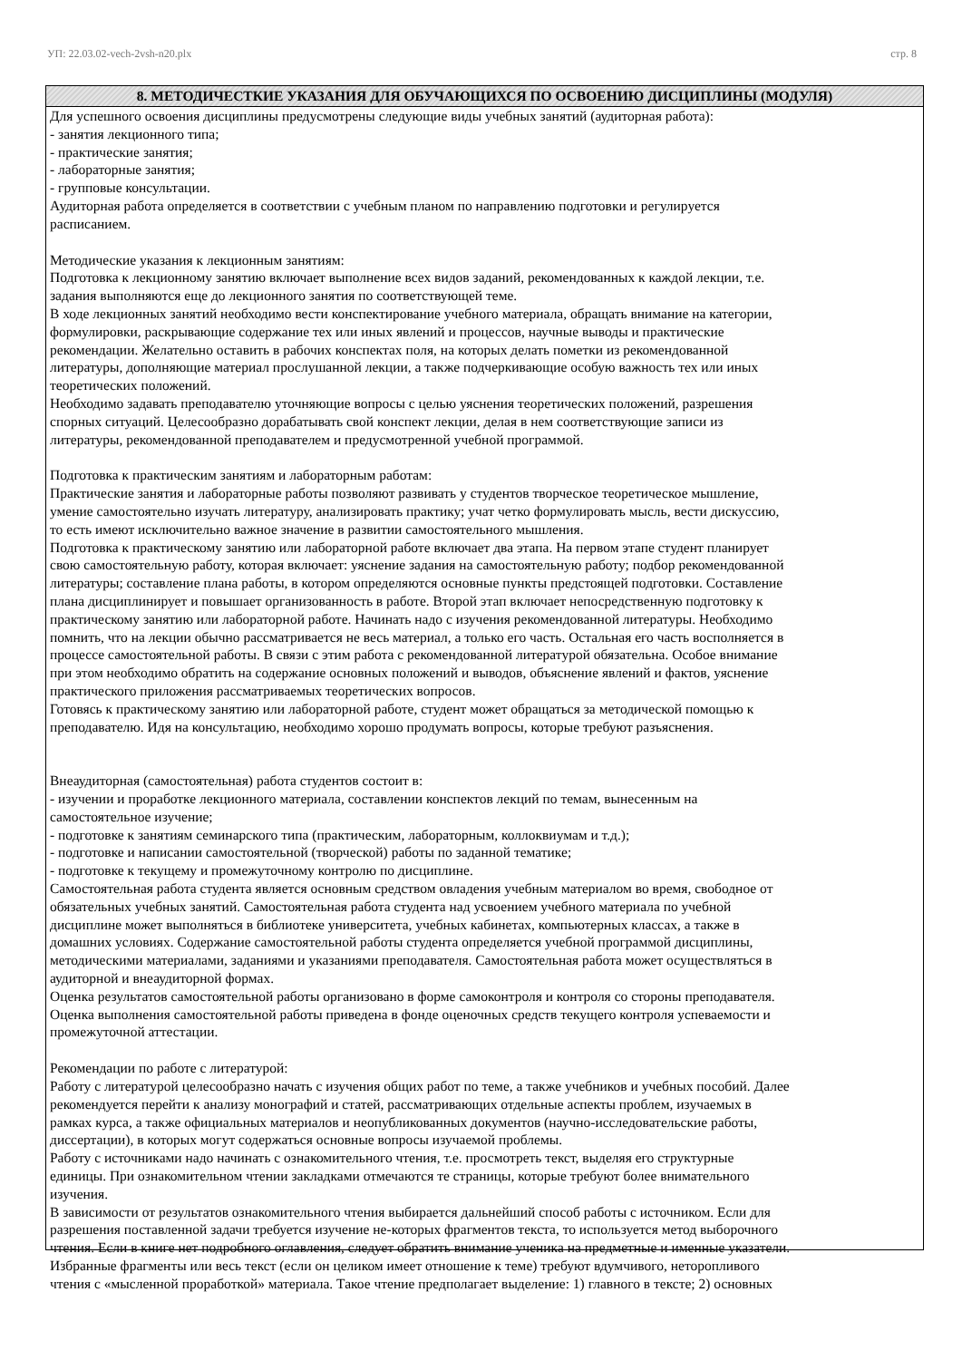УП: 22.03.02-vech-2vsh-n20.plx стр. 8
8. МЕТОДИЧЕСТКИЕ УКАЗАНИЯ ДЛЯ ОБУЧАЮЩИХСЯ ПО ОСВОЕНИЮ ДИСЦИПЛИНЫ (МОДУЛЯ)
Для успешного освоения дисциплины предусмотрены следующие виды учебных занятий (аудиторная работа):
- занятия лекционного типа;
- практические занятия;
- лабораторные занятия;
- групповые консультации.
Аудиторная работа определяется в соответствии с учебным планом по направлению подготовки и регулируется
расписанием.
Методические указания к лекционным занятиям:
Подготовка к лекционному занятию включает выполнение всех видов заданий, рекомендованных к каждой лекции, т.е.
задания выполняются еще до лекционного занятия по соответствующей теме.
В ходе лекционных занятий необходимо вести конспектирование учебного материала, обращать внимание на категории,
формулировки, раскрывающие содержание тех или иных явлений и процессов, научные выводы и практические
рекомендации. Желательно оставить в рабочих конспектах поля, на которых делать пометки из рекомендованной
литературы, дополняющие материал прослушанной лекции, а также подчеркивающие особую важность тех или иных
теоретических положений.
Необходимо задавать преподавателю уточняющие вопросы с целью уяснения теоретических положений, разрешения
спорных ситуаций. Целесообразно дорабатывать свой конспект лекции, делая в нем соответствующие записи из
литературы, рекомендованной преподавателем и предусмотренной учебной программой.
Подготовка к практическим занятиям и лабораторным работам:
Практические занятия и лабораторные работы позволяют развивать у студентов творческое теоретическое мышление,
умение самостоятельно изучать литературу, анализировать практику; учат четко формулировать мысль, вести дискуссию,
то есть имеют исключительно важное значение в развитии самостоятельного мышления.
Подготовка к практическому занятию или лабораторной работе включает два этапа. На первом этапе студент планирует
свою самостоятельную работу, которая включает: уяснение задания на самостоятельную работу; подбор рекомендованной
литературы; составление плана работы, в котором определяются основные пункты предстоящей подготовки. Составление
плана дисциплинирует и повышает организованность в работе. Второй этап включает непосредственную подготовку к
практическому занятию или лабораторной работе. Начинать надо с изучения рекомендованной литературы. Необходимо
помнить, что на лекции обычно рассматривается не весь материал, а только его часть. Остальная его часть восполняется в
процессе самостоятельной работы. В связи с этим работа с рекомендованной литературой обязательна. Особое внимание
при этом необходимо обратить на содержание основных положений и выводов, объяснение явлений и фактов, уяснение
практического приложения рассматриваемых теоретических вопросов.
Готовясь к практическому занятию или лабораторной работе, студент может обращаться за методической помощью к
преподавателю. Идя на консультацию, необходимо хорошо продумать вопросы, которые требуют разъяснения.
Внеаудиторная (самостоятельная) работа студентов состоит в:
- изучении и проработке лекционного материала, составлении конспектов лекций по темам, вынесенным на
самостоятельное изучение;
- подготовке к занятиям семинарского типа (практическим, лабораторным, коллоквиумам и т.д.);
- подготовке и написании самостоятельной (творческой) работы по заданной тематике;
- подготовке к текущему и промежуточному контролю по дисциплине.
Самостоятельная работа студента является основным средством овладения учебным материалом во время, свободное от
обязательных учебных занятий. Самостоятельная работа студента над усвоением учебного материала по учебной
дисциплине может выполняться в библиотеке университета, учебных кабинетах, компьютерных классах, а также в
домашних условиях. Содержание самостоятельной работы студента определяется учебной программой дисциплины,
методическими материалами, заданиями и указаниями преподавателя. Самостоятельная работа может осуществляться в
аудиторной и внеаудиторной формах.
Оценка результатов самостоятельной работы организовано в форме самоконтроля и контроля со стороны преподавателя.
Оценка выполнения самостоятельной работы приведена в фонде оценочных средств текущего контроля успеваемости и
промежуточной аттестации.
Рекомендации по работе с литературой:
Работу с литературой целесообразно начать с изучения общих работ по теме, а также учебников и учебных пособий. Далее
рекомендуется перейти к анализу монографий и статей, рассматривающих отдельные аспекты проблем, изучаемых в
рамках курса, а также официальных материалов и неопубликованных документов (научно-исследовательские работы,
диссертации), в которых могут содержаться основные вопросы изучаемой проблемы.
Работу с источниками надо начинать с ознакомительного чтения, т.е. просмотреть текст, выделяя его структурные
единицы. При ознакомительном чтении закладками отмечаются те страницы, которые требуют более внимательного
изучения.
В зависимости от результатов ознакомительного чтения выбирается дальнейший способ работы с источником. Если для
разрешения поставленной задачи требуется изучение не-которых фрагментов текста, то используется метод выборочного
чтения. Если в книге нет подробного оглавления, следует обратить внимание ученика на предметные и именные указатели.
Избранные фрагменты или весь текст (если он целиком имеет отношение к теме) требуют вдумчивого, неторопливого
чтения с «мысленной проработкой» материала. Такое чтение предполагает выделение: 1) главного в тексте; 2) основных